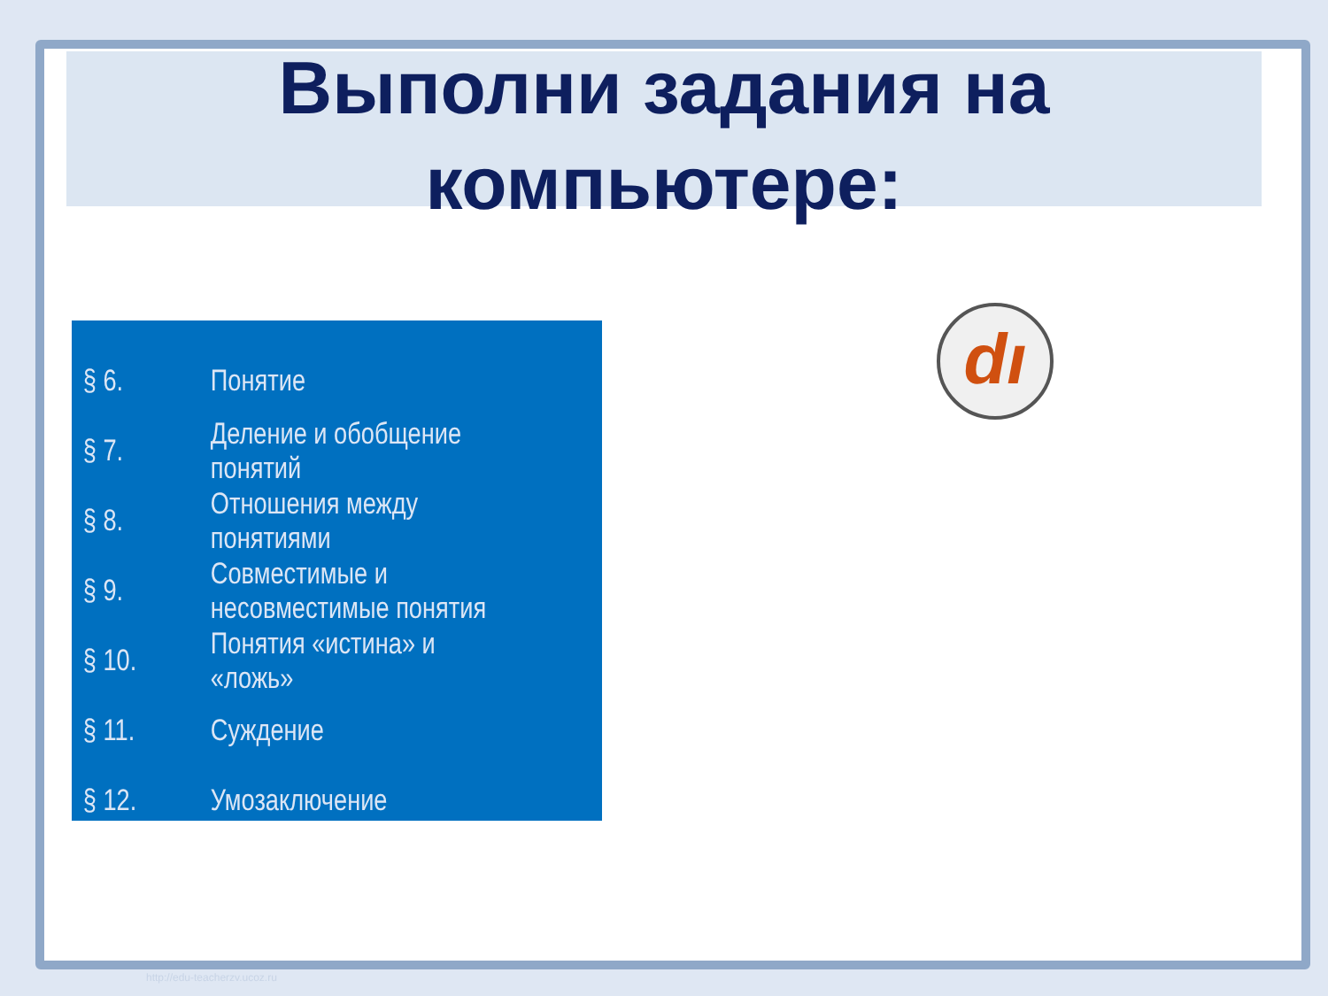Выполни задания на
компьютере:
| § 6. | Понятие |
| § 7. | Деление и обобщение понятий |
| § 8. | Отношения между понятиями |
| § 9. | Совместимые и несовместимые понятия |
| § 10. | Понятия «истина» и «ложь» |
| § 11. | Суждение |
| § 12. | Умозаключение |
dı
http://edu-teacherzv.ucoz.ru